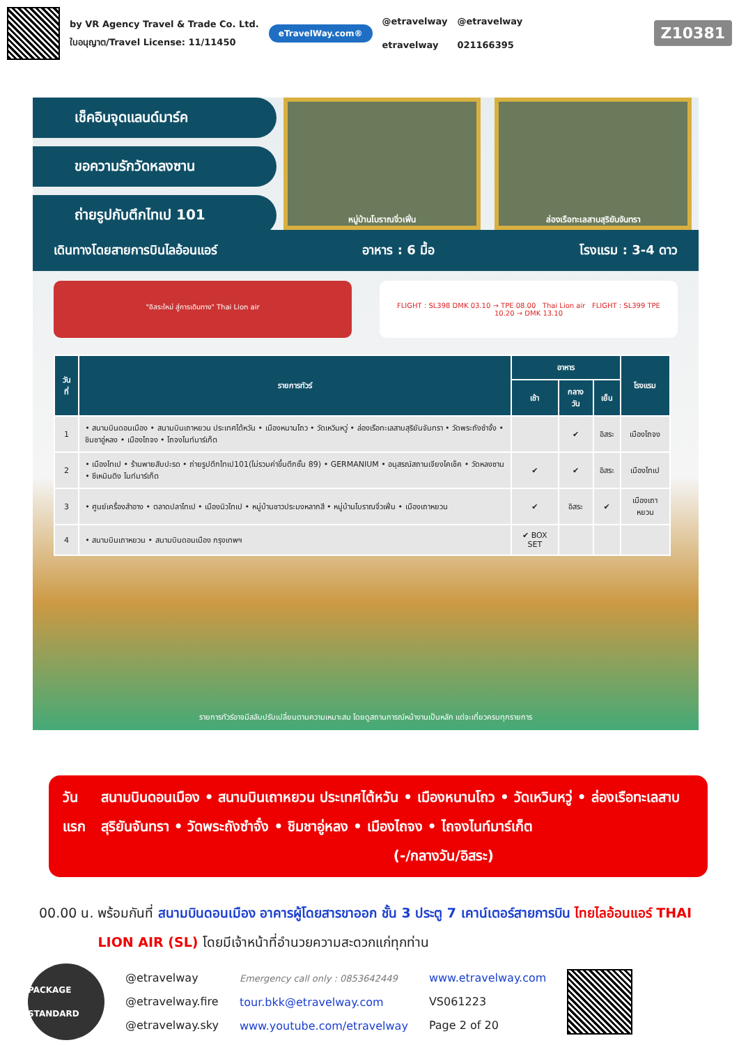by VR Agency Travel & Trade Co. Ltd.
ใบอนุญาต/Travel License: 11/11450
eTravelWay.com®
@etravelway
etravelway
@etravelway
021166395
Z10381
เช็คอินจุดแลนด์มาร์ค
ขอความรักวัดหลงซาน
ถ่ายรูปกับตึกไทเป 101
หมู่บ้านโบราณจิ่วเฟิ่น ล่องเรือทะเลสาบสุริยันจันทรา
เดินทางโดยสายการบินไลอ้อนแอร์ อาหาร : 6 มื้อ โรงแรม : 3-4 ดาว
"อิสระใหม่ สู่การเดินทาง" Thai Lion air
FLIGHT : SL398 DMK 03.10 → TPE 08.00 Thai Lion air FLIGHT : SL399 TPE 10.20 → DMK 13.10
| วันที่ | รายการทัวร์ | อาหาร | | | โรงแรม |
| --- | --- | --- | --- | --- | --- |
| | | เช้า | กลางวัน | เย็น | |
| 1 | • สนามบินดอนเมือง • สนามบินเถาหยวน ประเทศไต้หวัน • เมืองหนานโถว • วัดเหวินหวู่ • ล่องเรือทะเลสาบสุริยันจันทรา • วัดพระถังซำจั๋ง • ชิมชาอู่หลง • เมืองไถจง • ไถจงไนท์มาร์เก็ต | | ✔ | อิสระ | เมืองไถจง |
| 2 | • เมืองไทเป • ร้านพายสับปะรด • ถ่ายรูปตึกไทเป101(ไม่รวมค่าขึ้นตึกชั้น 89) • GERMANIUM • อนุสรณ์สถานเจียงไคเช็ค • วัดหลงซาน • ซีเหมินติง ไนท์มาร์เก็ต | ✔ | ✔ | อิสระ | เมืองไทเป |
| 3 | • ศูนย์เครื่องสำอาง • ตลาดปลาไทเป • เมืองนิวไทเป • หมู่บ้านชาวประมงหลากสี • หมู่บ้านโบราณจิ่วเฟิ่น • เมืองเถาหยวน | ✔ | อิสระ | ✔ | เมืองเถาหยวน |
| 4 | • สนามบินเถาหยวน • สนามบินดอนเมือง กรุงเทพฯ | ✔ BOX SET | | | |
รายการทัวร์อาจมีสลับปรับเปลี่ยนตามความเหมาะสม โดยดูสถานการณ์หน้างานเป็นหลัก แต่จะเที่ยวครบทุกรายการ
วันแรก สนามบินดอนเมือง • สนามบินเถาหยวน ประเทศไต้หวัน • เมืองหนานโถว • วัดเหวินหวู่ • ล่องเรือทะเลสาบสุริยันจันทรา • วัดพระถังซำจั๋ง • ชิมชาอู่หลง • เมืองไถจง • ไถจงไนท์มาร์เก็ต (-/กลางวัน/อิสระ)
00.00 น. พร้อมกันที่ สนามบินดอนเมือง อาคารผู้โดยสารขาออก ชั้น 3 ประตู 7 เคาน์เตอร์สายการบิน ไทยไลอ้อนแอร์ THAI LION AIR (SL) โดยมีเจ้าหน้าที่อำนวยความสะดวกแก่ทุกท่าน
PACKAGE STANDARD
@etravelway
@etravelway.fire
@etravelway.sky
Emergency call only : 0853642449
tour.bkk@etravelway.com
www.youtube.com/etravelway
www.etravelway.com
VS061223
Page 2 of 20